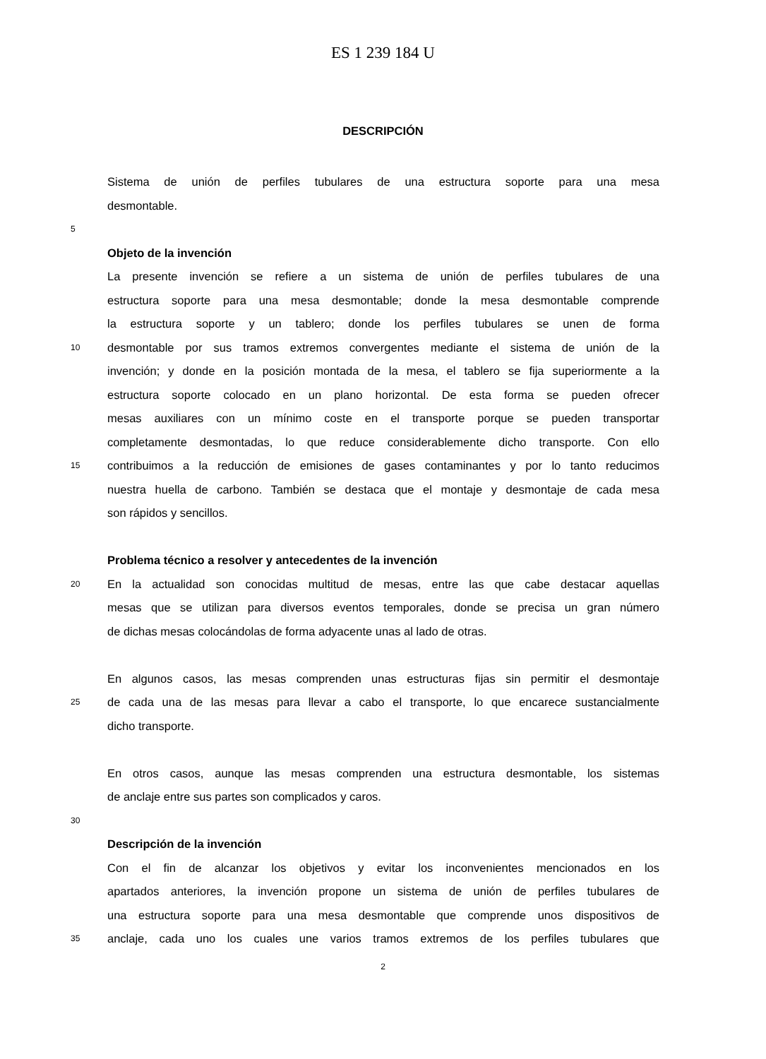ES 1 239 184 U
DESCRIPCIÓN
Sistema de unión de perfiles tubulares de una estructura soporte para una mesa
desmontable.
5
Objeto de la invención
La presente invención se refiere a un sistema de unión de perfiles tubulares de una
estructura soporte para una mesa desmontable; donde la mesa desmontable comprende
la estructura soporte y un tablero; donde los perfiles tubulares se unen de forma
10 desmontable por sus tramos extremos convergentes mediante el sistema de unión de la
invención; y donde en la posición montada de la mesa, el tablero se fija superiormente a la
estructura soporte colocado en un plano horizontal. De esta forma se pueden ofrecer
mesas auxiliares con un mínimo coste en el transporte porque se pueden transportar
completamente desmontadas, lo que reduce considerablemente dicho transporte. Con ello
15 contribuimos a la reducción de emisiones de gases contaminantes y por lo tanto reducimos
nuestra huella de carbono. También se destaca que el montaje y desmontaje de cada mesa
son rápidos y sencillos.
Problema técnico a resolver y antecedentes de la invención
20 En la actualidad son conocidas multitud de mesas, entre las que cabe destacar aquellas
mesas que se utilizan para diversos eventos temporales, donde se precisa un gran número
de dichas mesas colocándolas de forma adyacente unas al lado de otras.
En algunos casos, las mesas comprenden unas estructuras fijas sin permitir el desmontaje
25 de cada una de las mesas para llevar a cabo el transporte, lo que encarece sustancialmente
dicho transporte.
En otros casos, aunque las mesas comprenden una estructura desmontable, los sistemas
de anclaje entre sus partes son complicados y caros.
30
Descripción de la invención
Con el fin de alcanzar los objetivos y evitar los inconvenientes mencionados en los
apartados anteriores, la invención propone un sistema de unión de perfiles tubulares de
una estructura soporte para una mesa desmontable que comprende unos dispositivos de
35 anclaje, cada uno los cuales une varios tramos extremos de los perfiles tubulares que
2